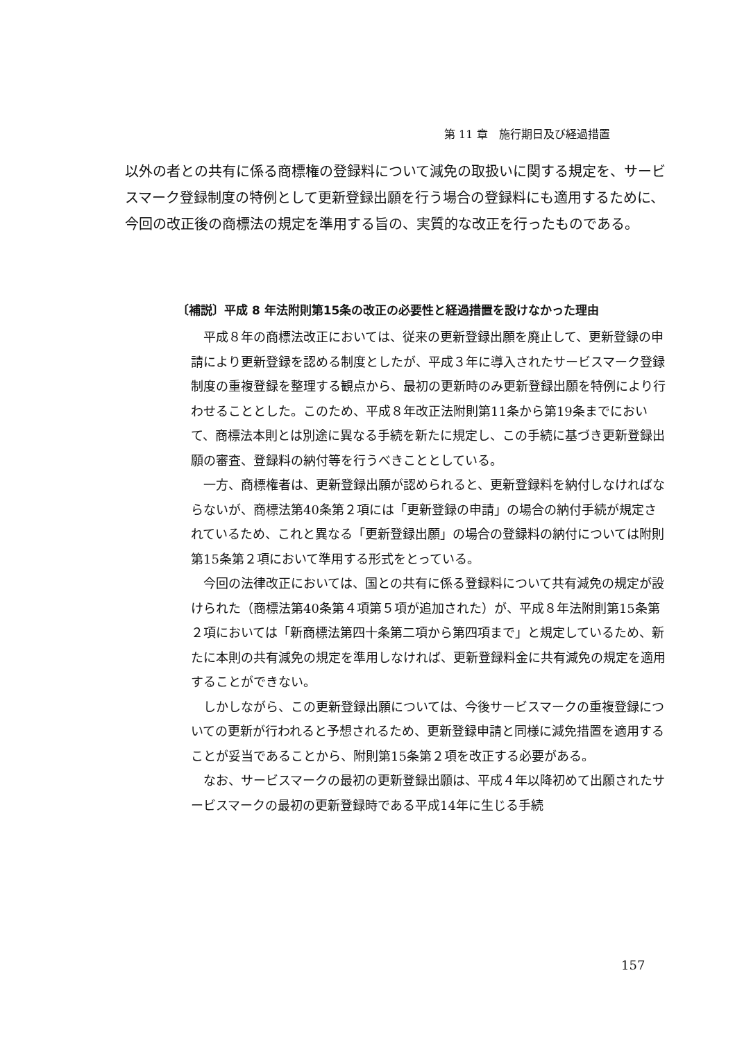第 11 章　施行期日及び経過措置
以外の者との共有に係る商標権の登録料について減免の取扱いに関する規定を、サービスマーク登録制度の特例として更新登録出願を行う場合の登録料にも適用するために、今回の改正後の商標法の規定を準用する旨の、実質的な改正を行ったものである。
〔補説〕平成 8 年法附則第15条の改正の必要性と経過措置を設けなかった理由
平成８年の商標法改正においては、従来の更新登録出願を廃止して、更新登録の申請により更新登録を認める制度としたが、平成３年に導入されたサービスマーク登録制度の重複登録を整理する観点から、最初の更新時のみ更新登録出願を特例により行わせることとした。このため、平成８年改正法附則第11条から第19条までにおいて、商標法本則とは別途に異なる手続を新たに規定し、この手続に基づき更新登録出願の審査、登録料の納付等を行うべきこととしている。
一方、商標権者は、更新登録出願が認められると、更新登録料を納付しなければならないが、商標法第40条第２項には「更新登録の申請」の場合の納付手続が規定されているため、これと異なる「更新登録出願」の場合の登録料の納付については附則第15条第２項において準用する形式をとっている。
今回の法律改正においては、国との共有に係る登録料について共有減免の規定が設けられた（商標法第40条第４項第５項が追加された）が、平成８年法附則第15条第２項においては「新商標法第四十条第二項から第四項まで」と規定しているため、新たに本則の共有減免の規定を準用しなければ、更新登録料金に共有減免の規定を適用することができない。
しかしながら、この更新登録出願については、今後サービスマークの重複登録についての更新が行われると予想されるため、更新登録申請と同様に減免措置を適用することが妥当であることから、附則第15条第２項を改正する必要がある。
なお、サービスマークの最初の更新登録出願は、平成４年以降初めて出願されたサービスマークの最初の更新登録時である平成14年に生じる手続
157